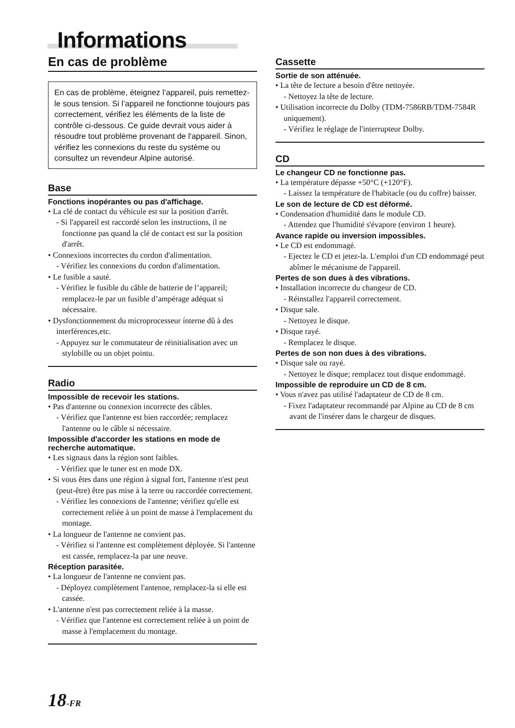Informations
En cas de problème
En cas de problème, éteignez l’appareil, puis remettez-le sous tension. Si l’appareil ne fonctionne toujours pas correctement, vérifiez les éléments de la liste de contrôle ci-dessous. Ce guide devrait vous aider à résoudre tout problème provenant de l'appareil. Sinon, vérifiez les connexions du reste du système ou consultez un revendeur Alpine autorisé.
Base
Fonctions inopérantes ou pas d'affichage.
• La clé de contact du véhicule est sur la position d'arrêt.
- Si l'appareil est raccordé selon les instructions, il ne fonctionne pas quand la clé de contact est sur la position d'arrêt.
• Connexions incorrectes du cordon d'alimentation.
- Vérifiez les connexions du cordon d'alimentation.
• Le fusible a sauté.
- Vérifiez le fusible du câble de batterie de l’appareil; remplacez-le par un fusible d’ampérage adéquat si nécessaire.
• Dysfonctionnement du microprocesseur ínterne dû à des interférences,etc.
- Appuyez sur le commutateur de réinitialisation avec un stylobille ou un objet pointu.
Radio
Impossible de recevoir les stations.
• Pas d'antenne ou connexion incorrecte des câbles.
- Vérifiez que l'antenne est bien raccordée; remplacez l'antenne ou le câble si nécessaire.
Impossible d'accorder les stations en mode de recherche automatique.
• Les signaux dans la région sont faibles.
- Vérifiez que le tuner est en mode DX.
• Si vous êtes dans une région à signal fort, l'antenne n'est peut (peut-être) être pas mise à la terre ou raccordée correctement.
- Vérifiez les connexions de l'antenne; vérifiez qu'elle est correctement reliée à un point de masse à l'emplacement du montage.
• La longueur de l'antenne ne convient pas.
- Vérifiez si l'antenne est complètement déployée. Si l'antenne est cassée, remplacez-la par une neuve.
Réception parasitée.
• La longueur de l'antenne ne convient pas.
- Déployez complètement l'antenne, remplacez-la si elle est cassée.
• L'antenne n'est pas correctement reliée à la masse.
- Vérifiez que l'antenne est correctement reliée à un point de masse à l'emplacement du montage.
Cassette
Sortie de son atténuée.
• La tête de lecture a besoin d'être nettoyée.
- Nettoyez la tête de lecture.
• Utilisation incorrecte du Dolby (TDM-7586RB/TDM-7584R uniquement).
- Vérifiez le réglage de l'interrupteur Dolby.
CD
Le changeur CD ne fonctionne pas.
• La température dépasse +50°C (+120°F).
- Laissez la température de l'habitacle (ou du coffre) baisser.
Le son de lecture de CD est déformé.
• Condensation d'humidité dans le module CD.
- Attendez que l'humidité s'évapore (environ 1 heure).
Avance rapide ou inversion impossibles.
• Le CD est endommagé.
- Ejectez le CD et jetez-la. L'emploi d'un CD endommagé peut abîmer le mécanisme de l'appareil.
Pertes de son dues à des vibrations.
• Installation incorrecte du changeur de CD.
- Réinstallez l'appareil correctement.
• Disque sale.
- Nettoyez le disque.
• Disque rayé.
- Remplacez le disque.
Pertes de son non dues à des vibrations.
• Disque sale ou rayé.
- Nettoyez le disque; remplacez tout disque endommagé.
Impossible de reproduire un CD de 8 cm.
• Vous n'avez pas utilisé l'adaptateur de CD de 8 cm.
- Fixez l'adaptateur recommandé par Alpine au CD de 8 cm avant de l'insérer dans le chargeur de disques.
18-FR